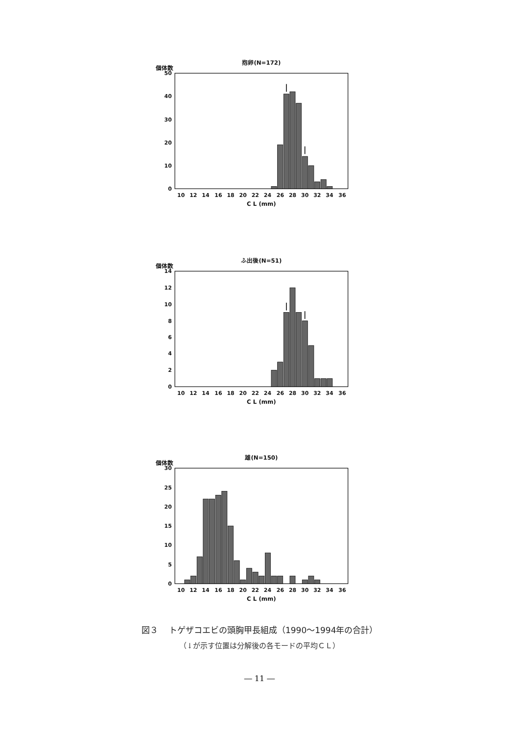抱卵(N=172)
個体数
0
10
20
30
40
50
10
12
14
16
18
20
22
24
26
28
30
32
34
36
C L (mm)
ふ出後(N=51)
個体数
0
2
4
6
8
10
12
14
10
12
14
16
18
20
22
24
26
28
30
32
34
36
C L (mm)
雄(N=150)
個体数
0
5
10
15
20
25
30
10
12
14
16
18
20
22
24
26
28
30
32
34
36
C L (mm)
図３　 トゲザコエビの頭胸甲長組成（1990～1994年の合計）
（↓が示す位置は分解後の各モードの平均ＣＬ）
― 11 ―